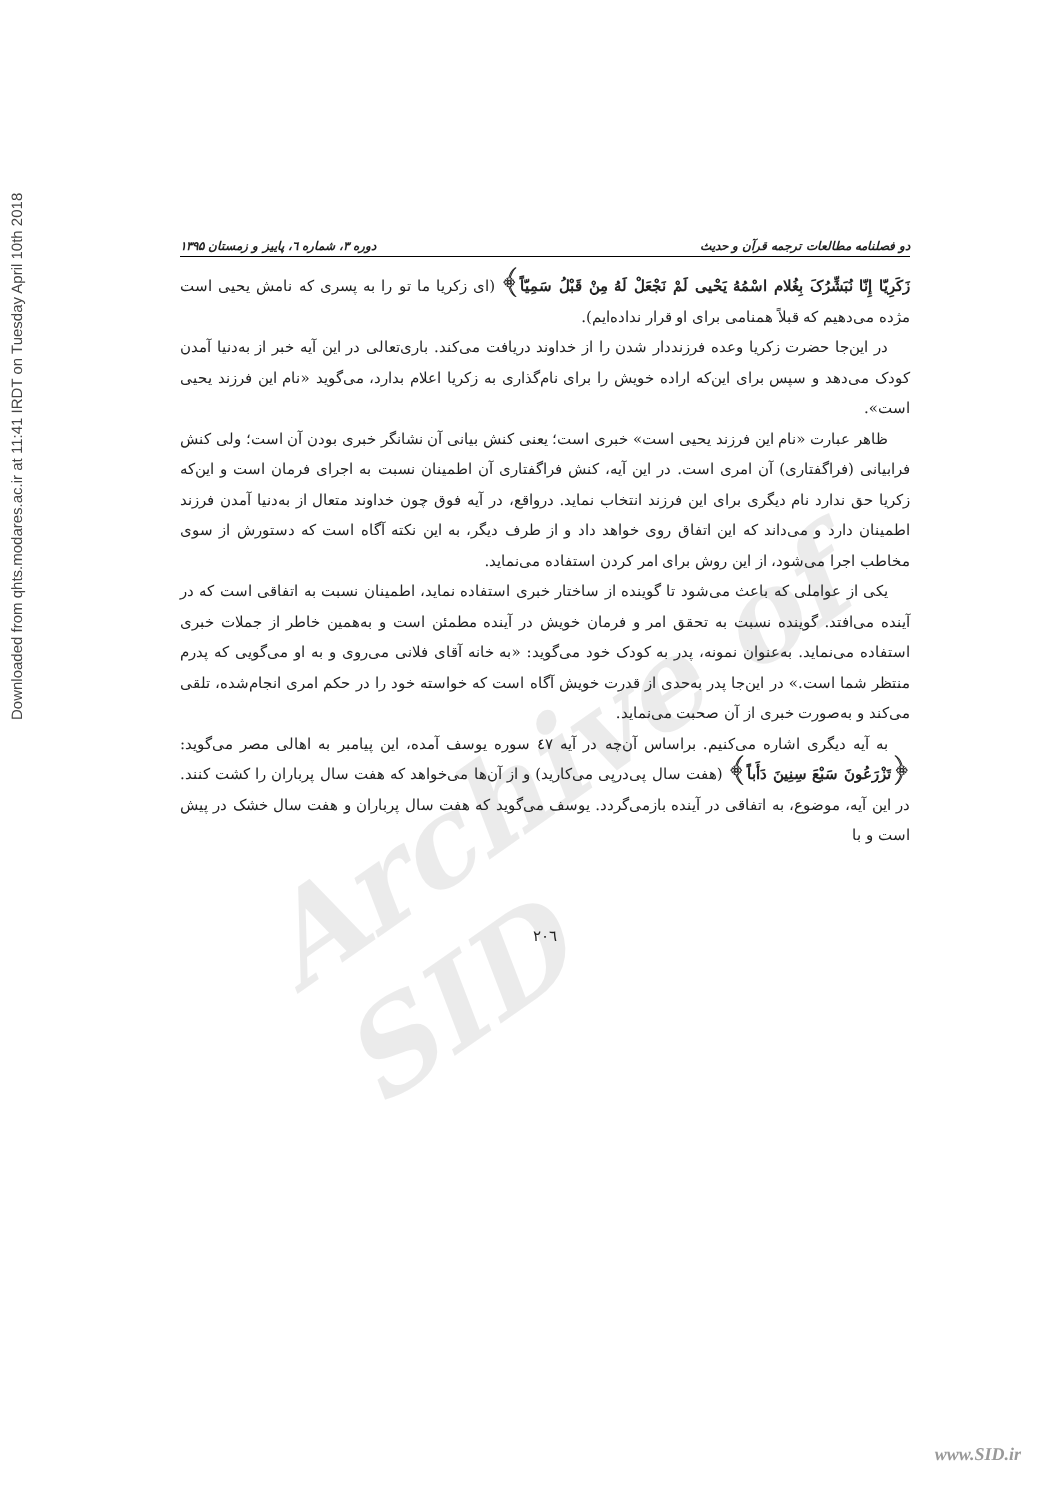Downloaded from qhts.modares.ac.ir at 11:41 IRDT on Tuesday April 10th 2018
Archive of SID
دو فصلنامه مطالعات ترجمه قرآن و حدیث دوره ۳، شماره ٦، پاییز و زمستان ۱۳۹۵
زَکَرِیّا إِنّا نُبَشِّرُکَ بِغُلام اسْمُهُ یَحْیی لَمْ نَجْعَلْ لَهُ مِنْ قَبْلُ سَمِیّاً﴾ (ای زکریا ما تو را به پسری که نامش یحیی است مژده می‌دهیم که قبلاً همنامی برای او قرار نداده‌ایم).
در این‌جا حضرت زکریا وعده فرزنددار شدن را از خداوند دریافت می‌کند. باری‌تعالی در این آیه خبر از به‌دنیا آمدن کودک می‌دهد و سپس برای این‌که اراده خویش را برای نام‌گذاری به زکریا اعلام بدارد، می‌گوید «نام این فرزند یحیی است».
ظاهر عبارت «نام این فرزند یحیی است» خبری است؛ یعنی کنش بیانی آن نشانگر خبری بودن آن است؛ ولی کنش فرابیانی (فراگفتاری) آن امری است. در این آیه، کنش فراگفتاری آن اطمینان نسبت به اجرای فرمان است و این‌که زکریا حق ندارد نام دیگری برای این فرزند انتخاب نماید. درواقع، در آیه فوق چون خداوند متعال از به‌دنیا آمدن فرزند اطمینان دارد و می‌داند که این اتفاق روی خواهد داد و از طرف دیگر، به این نکته آگاه است که دستورش از سوی مخاطب اجرا می‌شود، از این روش برای امر کردن استفاده می‌نماید.
یکی از عواملی که باعث می‌شود تا گوینده از ساختار خبری استفاده نماید، اطمینان نسبت به اتفاقی است که در آینده می‌افتد. گوینده نسبت به تحقق امر و فرمان خویش در آینده مطمئن است و به‌همین خاطر از جملات خبری استفاده می‌نماید. به‌عنوان نمونه، پدر به کودک خود می‌گوید: «به خانه آقای فلانی می‌روی و به او می‌گویی که پدرم منتظر شما است.» در این‌جا پدر به‌حدی از قدرت خویش آگاه است که خواسته خود را در حکم امری انجام‌شده، تلقی می‌کند و به‌صورت خبری از آن صحبت می‌نماید.
به آیه دیگری اشاره می‌کنیم. براساس آن‌چه در آیه ٤٧ سوره یوسف آمده، این پیامبر به اهالی مصر می‌گوید: ﴿تَزْرَعُونَ سَبْعَ سِنِینَ دَأَباً﴾ (هفت سال پی‌درپی می‌کارید) و از آن‌ها می‌خواهد که هفت سال پرباران را کشت کنند. در این آیه، موضوع، به اتفاقی در آینده بازمی‌گردد. یوسف می‌گوید که هفت سال پرباران و هفت سال خشک در پیش است و با
۲۰٦
www.SID.ir